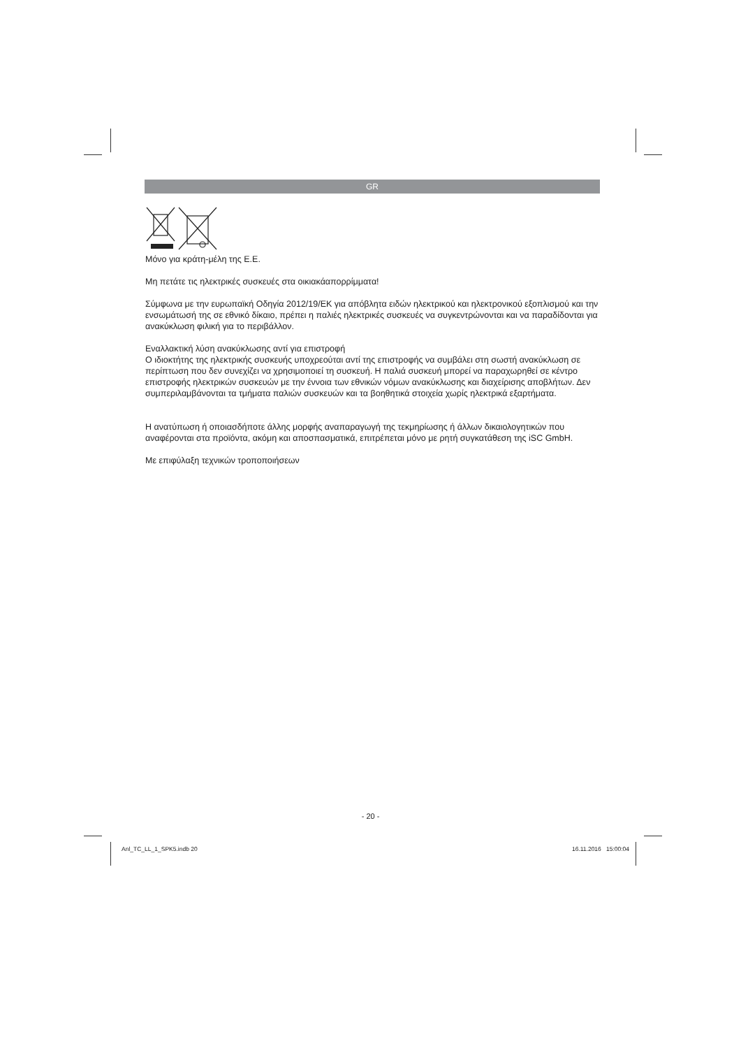GR
Μόνο για κράτη-μέλη της Ε.Ε.
Μη πετάτε τις ηλεκτρικές συσκευές στα οικιακάαπορρίμματα!
Σύμφωνα με την ευρωπαϊκή Οδηγία 2012/19/ΕΚ για απόβλητα ειδών ηλεκτρικού και ηλεκτρονικού εξοπλισμού και την ενσωμάτωσή της σε εθνικό δίκαιο, πρέπει η παλιές ηλεκτρικές συσκευές να συγκεντρώνονται και να παραδίδονται για ανακύκλωση φιλική για το περιβάλλον.
Εναλλακτική λύση ανακύκλωσης αντί για επιστροφή
Ο ιδιοκτήτης της ηλεκτρικής συσκευής υποχρεούται αντί της επιστροφής να συμβάλει στη σωστή ανακύκλωση σε περίπτωση που δεν συνεχίζει να χρησιμοποιεί τη συσκευή. Η παλιά συσκευή μπορεί να παραχωρηθεί σε κέντρο επιστροφής ηλεκτρικών συσκευών με την έννοια των εθνικών νόμων ανακύκλωσης και διαχείρισης αποβλήτων. Δεν συμπεριλαμβάνονται τα τμήματα παλιών συσκευών και τα βοηθητικά στοιχεία χωρίς ηλεκτρικά εξαρτήματα.
Η ανατύπωση ή οποιασδήποτε άλλης μορφής αναπαραγωγή της τεκμηρίωσης ή άλλων δικαιολογητικών που αναφέρονται στα προϊόντα, ακόμη και αποσπασματικά, επιτρέπεται μόνο με ρητή συγκατάθεση της iSC GmbH.
Με επιφύλαξη τεχνικών τροποποιήσεων
- 20 -
Anl_TC_LL_1_SPK5.indb 20 16.11.2016 15:00:04